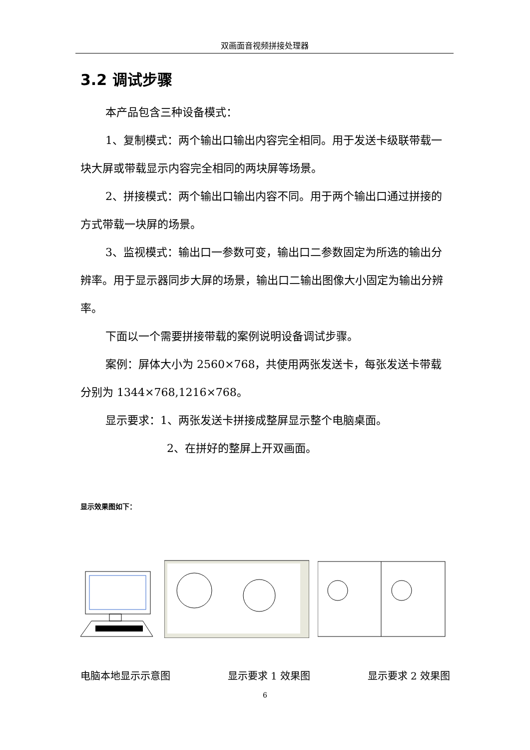双画面音视频拼接处理器
3.2 调试步骤
本产品包含三种设备模式：
1、复制模式：两个输出口输出内容完全相同。用于发送卡级联带载一块大屏或带载显示内容完全相同的两块屏等场景。
2、拼接模式：两个输出口输出内容不同。用于两个输出口通过拼接的方式带载一块屏的场景。
3、监视模式：输出口一参数可变，输出口二参数固定为所选的输出分辨率。用于显示器同步大屏的场景，输出口二输出图像大小固定为输出分辨率。
下面以一个需要拼接带载的案例说明设备调试步骤。
案例：屏体大小为 2560×768，共使用两张发送卡，每张发送卡带载分别为 1344×768,1216×768。
显示要求：1、两张发送卡拼接成整屏显示整个电脑桌面。
2、在拼好的整屏上开双画面。
显示效果图如下：
电脑本地显示示意图 显示要求 1 效果图 显示要求 2 效果图
6